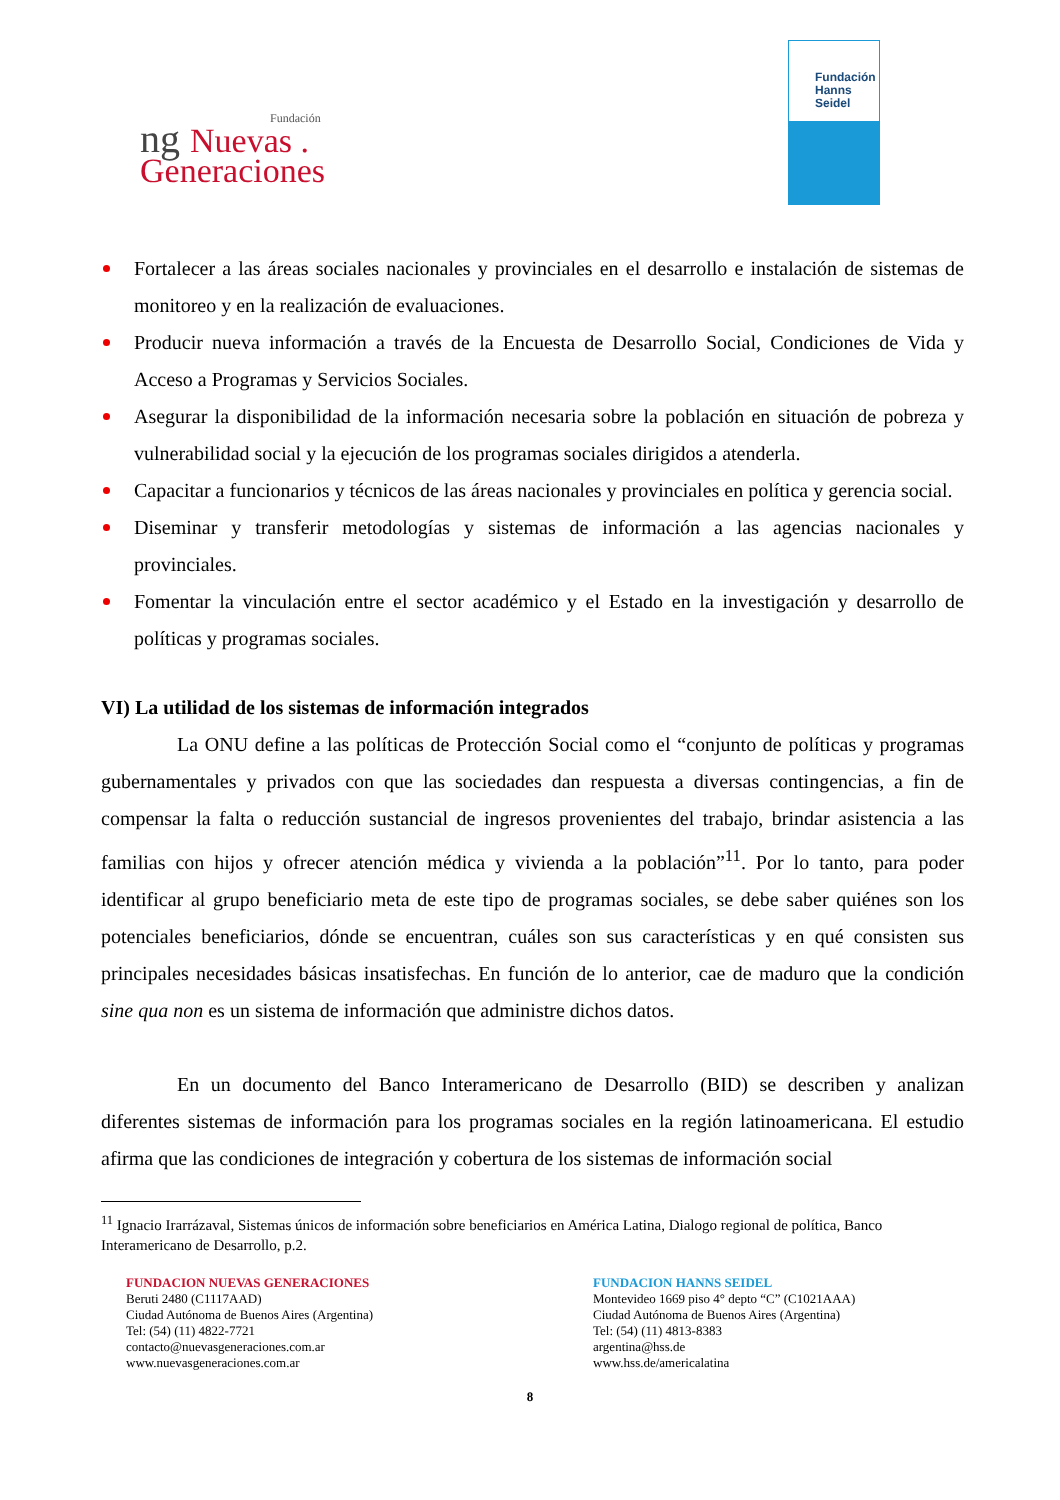Fundación
ng Nuevas .
Generaciones
Fundación
Hanns
Seidel
Fortalecer a las áreas sociales nacionales y provinciales en el desarrollo e instalación de sistemas de monitoreo y en la realización de evaluaciones.
Producir nueva información a través de la Encuesta de Desarrollo Social, Condiciones de Vida y Acceso a Programas y Servicios Sociales.
Asegurar la disponibilidad de la información necesaria sobre la población en situación de pobreza y vulnerabilidad social y la ejecución de los programas sociales dirigidos a atenderla.
Capacitar a funcionarios y técnicos de las áreas nacionales y provinciales en política y gerencia social.
Diseminar y transferir metodologías y sistemas de información a las agencias nacionales y provinciales.
Fomentar la vinculación entre el sector académico y el Estado en la investigación y desarrollo de políticas y programas sociales.
VI) La utilidad de los sistemas de información integrados
La ONU define a las políticas de Protección Social como el “conjunto de políticas y programas gubernamentales y privados con que las sociedades dan respuesta a diversas contingencias, a fin de compensar la falta o reducción sustancial de ingresos provenientes del trabajo, brindar asistencia a las familias con hijos y ofrecer atención médica y vivienda a la población”<sup>11</sup>. Por lo tanto, para poder identificar al grupo beneficiario meta de este tipo de programas sociales, se debe saber quiénes son los potenciales beneficiarios, dónde se encuentran, cuáles son sus características y en qué consisten sus principales necesidades básicas insatisfechas. En función de lo anterior, cae de maduro que la condición sine qua non es un sistema de información que administre dichos datos.
En un documento del Banco Interamericano de Desarrollo (BID) se describen y analizan diferentes sistemas de información para los programas sociales en la región latinoamericana. El estudio afirma que las condiciones de integración y cobertura de los sistemas de información social
<sup>11</sup> Ignacio Irarrázaval, Sistemas únicos de información sobre beneficiarios en América Latina, Dialogo regional de política, Banco Interamericano de Desarrollo, p.2.
FUNDACION NUEVAS GENERACIONES
Beruti 2480 (C1117AAD)
Ciudad Autónoma de Buenos Aires (Argentina)
Tel: (54) (11) 4822-7721
contacto@nuevasgeneraciones.com.ar
www.nuevasgeneraciones.com.ar
FUNDACION HANNS SEIDEL
Montevideo 1669 piso 4° depto “C” (C1021AAA)
Ciudad Autónoma de Buenos Aires (Argentina)
Tel: (54) (11) 4813-8383
argentina@hss.de
www.hss.de/americalatina
8